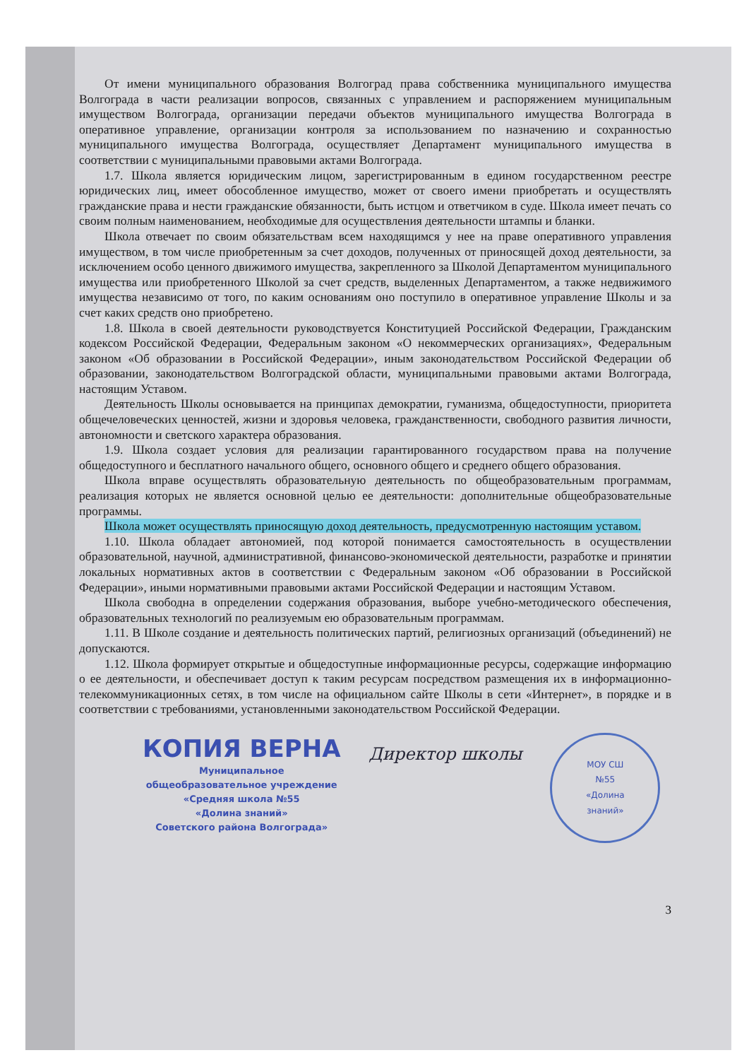От имени муниципального образования Волгоград права собственника муниципального имущества Волгограда в части реализации вопросов, связанных с управлением и распоряжением муниципальным имуществом Волгограда, организации передачи объектов муниципального имущества Волгограда в оперативное управление, организации контроля за использованием по назначению и сохранностью муниципального имущества Волгограда, осуществляет Департамент муниципального имущества в соответствии с муниципальными правовыми актами Волгограда.
1.7. Школа является юридическим лицом, зарегистрированным в едином государственном реестре юридических лиц, имеет обособленное имущество, может от своего имени приобретать и осуществлять гражданские права и нести гражданские обязанности, быть истцом и ответчиком в суде. Школа имеет печать со своим полным наименованием, необходимые для осуществления деятельности штампы и бланки.
Школа отвечает по своим обязательствам всем находящимся у нее на праве оперативного управления имуществом, в том числе приобретенным за счет доходов, полученных от приносящей доход деятельности, за исключением особо ценного движимого имущества, закрепленного за Школой Департаментом муниципального имущества или приобретенного Школой за счет средств, выделенных Департаментом, а также недвижимого имущества независимо от того, по каким основаниям оно поступило в оперативное управление Школы и за счет каких средств оно приобретено.
1.8. Школа в своей деятельности руководствуется Конституцией Российской Федерации, Гражданским кодексом Российской Федерации, Федеральным законом «О некоммерческих организациях», Федеральным законом «Об образовании в Российской Федерации», иным законодательством Российской Федерации об образовании, законодательством Волгоградской области, муниципальными правовыми актами Волгограда, настоящим Уставом.
Деятельность Школы основывается на принципах демократии, гуманизма, общедоступности, приоритета общечеловеческих ценностей, жизни и здоровья человека, гражданственности, свободного развития личности, автономности и светского характера образования.
1.9. Школа создает условия для реализации гарантированного государством права на получение общедоступного и бесплатного начального общего, основного общего и среднего общего образования.
Школа вправе осуществлять образовательную деятельность по общеобразовательным программам, реализация которых не является основной целью ее деятельности: дополнительные общеобразовательные программы.
Школа может осуществлять приносящую доход деятельность, предусмотренную настоящим уставом.
1.10. Школа обладает автономией, под которой понимается самостоятельность в осуществлении образовательной, научной, административной, финансово-экономической деятельности, разработке и принятии локальных нормативных актов в соответствии с Федеральным законом «Об образовании в Российской Федерации», иными нормативными правовыми актами Российской Федерации и настоящим Уставом.
Школа свободна в определении содержания образования, выборе учебно-методического обеспечения, образовательных технологий по реализуемым ею образовательным программам.
1.11. В Школе создание и деятельность политических партий, религиозных организаций (объединений) не допускаются.
1.12. Школа формирует открытые и общедоступные информационные ресурсы, содержащие информацию о ее деятельности, и обеспечивает доступ к таким ресурсам посредством размещения их в информационно-телекоммуникационных сетях, в том числе на официальном сайте Школы в сети «Интернет», в порядке и в соответствии с требованиями, установленными законодательством Российской Федерации.
КОПИЯ ВЕРНА
Муниципальное
общеобразовательное учреждение
«Средняя школа №55
«Долина знаний»
Советского района Волгограда»
Директор школы
МОУ СШ
№55
«Долина
знаний»
3